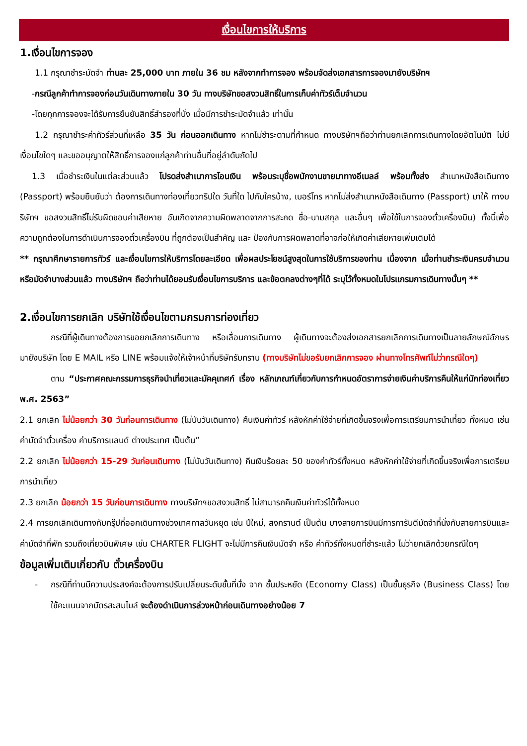เงื่อนไขการให้บริการ
1.เงื่อนไขการจอง
1.1 กรุณาชำระมัดจำ ท่านละ 25,000 บาท ภายใน 36 ชม หลังจากทำการจอง พร้อมจัดส่งเอกสารการจองมายังบริษัทฯ
-กรณีลูกค้าทำการจองก่อนวันเดินทางภายใน 30 วัน ทางบริษัทขอสงวนสิทธิ์ในการเก็บค่าทัวร์เต็มจำนวน
-โดยทุกการจองจะได้รับการยืนยันสิทธิ์สำรองที่นั่ง เมื่อมีการชำระมัดจำแล้ว เท่านั้น
1.2 กรุณาชำระค่าทัวร์ส่วนที่เหลือ 35 วัน ก่อนออกเดินทาง หากไม่ชำระตามที่กำหนด ทางบริษัทฯถือว่าท่านยกเลิกการเดินทางโดยอัตโนมัติ ไม่มีเงื่อนไขใดๆ และขออนุญาตให้สิทธิ์การจองแก่ลูกค้าท่านอื่นที่อยู่ลำดับถัดไป
1.3 เมื่อชำระเงินในแต่ละส่วนแล้ว โปรดส่งสำเนาการโอนเงิน พร้อมระบุชื่อพนักงานขายมาทางอีเมลล์ พร้อมทั้งส่ง สำเนาหนังสือเดินทาง (Passport) พร้อมยืนยันว่า ต้องการเดินทางท่องเที่ยวทริปใด วันที่ใด ไปกับใครบ้าง, เบอร์โทร หากไม่ส่งสำเนาหนังสือเดินทาง (Passport) มาให้ ทางบริษัทฯ ขอสงวนสิทธิ์ไม่รับผิดชอบค่าเสียหาย อันเกิดจากความผิดพลาดจากการสะกด ชื่อ-นามสกุล และอื่นๆ เพื่อใช้ในการจองตั๋วเครื่องบิน) ทั้งนี้เพื่อความถูกต้องในการดำเนินการจองตั๋วเครื่องบิน ที่ถูกต้องเป็นสำคัญ และ ป้องกันการผิดพลาดที่อาจก่อให้เกิดค่าเสียหายเพิ่มเติมได้
** กรุณาศึกษารายการทัวร์ และเงื่อนไขการให้บริการโดยละเอียด เพื่อผลประโยชน์สูงสุดในการใช้บริการของท่าน เนื่องจาก เมื่อท่านชำระเงินครบจำนวนหรือมัดจำบางส่วนแล้ว ทางบริษัทฯ ถือว่าท่านได้ยอมรับเงื่อนไขการบริการ และข้อตกลงต่างๆที่ได้ ระบุไว้ทั้งหมดในโปรแกรมการเดินทางนั้นๆ **
2.เงื่อนไขการยกเลิก บริษัทใช้เงื่อนไขตามกรมการท่องเที่ยว
กรณีที่ผู้เดินทางต้องการขอยกเลิกการเดินทาง หรือเลื่อนการเดินทาง ผู้เดินทางจะต้องส่งเอกสารยกเลิกการเดินทางเป็นลายลักษณ์อักษร มายังบริษัท โดย E MAIL หรือ LINE พร้อมแจ้งให้เจ้าหน้าที่บริษัทรับทราบ (ทางบริษัทไม่ขอรับยกเลิกการจอง ผ่านทางโทรศัพท์ไม่ว่ากรณีใดๆ)
ตาม “ประกาศคณะกรรมการธุรกิจนำเที่ยวและมัคคุเทศก์ เรื่อง หลักเกณฑ์เกี่ยวกับการกำหนดอัตราการจ่ายเงินค่าบริการคืนให้แก่นักท่องเที่ยว พ.ศ. 2563”
2.1 ยกเลิก ไม่น้อยกว่า 30 วันก่อนการเดินทาง (ไม่นับวันเดินทาง) คืนเงินค่าทัวร์ หลังหักค่าใช้จ่ายที่เกิดขึ้นจริงเพื่อการเตรียมการนำเที่ยว ทั้งหมด เช่น ค่ามัดจำตั๋วเครื่อง ค่าบริการแลนด์ ต่างประเทศ เป็นต้น”
2.2 ยกเลิก ไม่น้อยกว่า 15-29 วันก่อนเดินทาง (ไม่นับวันเดินทาง) คืนเงินร้อยละ 50 ของค่าทัวร์ทั้งหมด หลังหักค่าใช้จ่ายที่เกิดขึ้นจริงเพื่อการเตรียมการนำเที่ยว
2.3 ยกเลิก น้อยกว่า 15 วันก่อนการเดินทาง ทางบริษัทฯขอสงวนสิทธิ์ ไม่สามารถคืนเงินค่าทัวร์ได้ทั้งหมด
2.4 การยกเลิกเดินทางกับกรุ๊ปที่ออกเดินทางช่วงเทศกาลวันหยุด เช่น ปีใหม่, สงกรานต์ เป็นต้น บางสายการบินมีการการันตีมัดจำที่นั่งกับสายการบินและค่ามัดจำที่พัก รวมถึงเที่ยวบินพิเศษ เช่น CHARTER FLIGHT จะไม่มีการคืนเงินมัดจำ หรือ ค่าทัวร์ทั้งหมดที่ชำระแล้ว ไม่ว่ายกเลิกด้วยกรณีใดๆ
ข้อมูลเพิ่มเติมเกี่ยวกับ ตั๋วเครื่องบิน
- กรณีที่ท่านมีความประสงค์จะต้องการปรับเปลี่ยนระดับชั้นที่นั่ง จาก ชั้นประหยัด (Economy Class) เป็นชั้นธุรกิจ (Business Class) โดยใช้คะแนนจากบัตรสะสมไมล์ จะต้องดำเนินการล่วงหน้าก่อนเดินทางอย่างน้อย 7